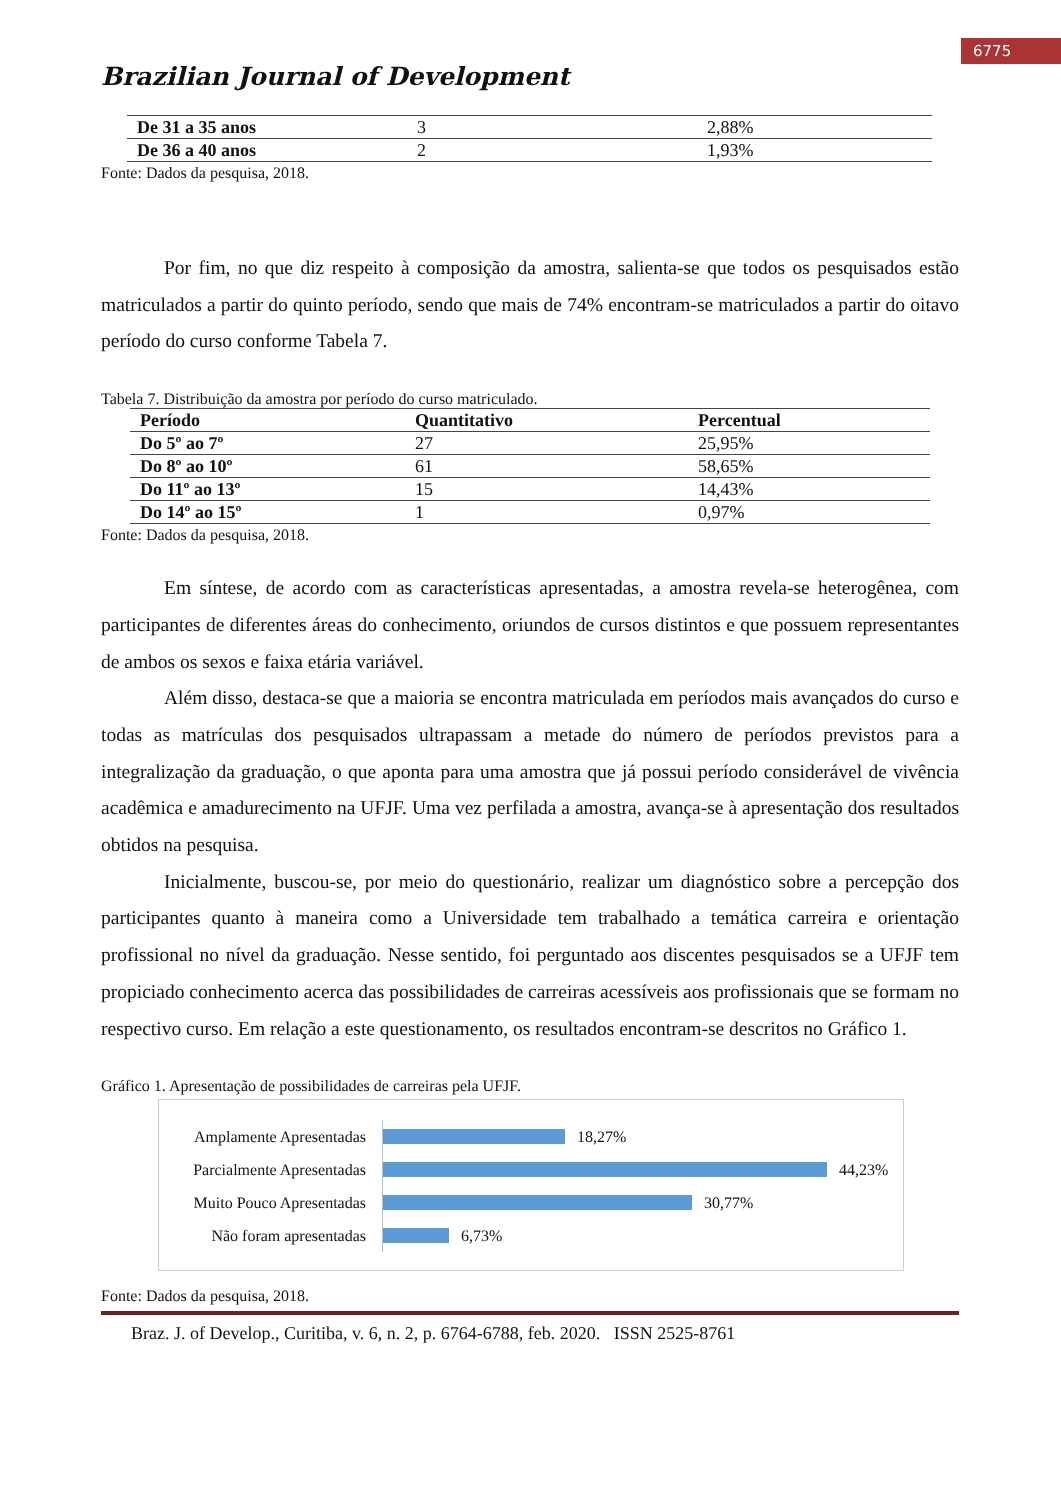6775
Brazilian Journal of Development
| De 31 a 35 anos | 3 | 2,88% |
| De 36 a 40 anos | 2 | 1,93% |
Fonte: Dados da pesquisa, 2018.
Por fim, no que diz respeito à composição da amostra, salienta-se que todos os pesquisados estão matriculados a partir do quinto período, sendo que mais de 74% encontram-se matriculados a partir do oitavo período do curso conforme Tabela 7.
Tabela 7. Distribuição da amostra por período do curso matriculado.
| Período | Quantitativo | Percentual |
| --- | --- | --- |
| Do 5º ao 7º | 27 | 25,95% |
| Do 8º ao 10º | 61 | 58,65% |
| Do 11º ao 13º | 15 | 14,43% |
| Do 14º ao 15º | 1 | 0,97% |
Fonte: Dados da pesquisa, 2018.
Em síntese, de acordo com as características apresentadas, a amostra revela-se heterogênea, com participantes de diferentes áreas do conhecimento, oriundos de cursos distintos e que possuem representantes de ambos os sexos e faixa etária variável.
Além disso, destaca-se que a maioria se encontra matriculada em períodos mais avançados do curso e todas as matrículas dos pesquisados ultrapassam a metade do número de períodos previstos para a integralização da graduação, o que aponta para uma amostra que já possui período considerável de vivência acadêmica e amadurecimento na UFJF. Uma vez perfilada a amostra, avança-se à apresentação dos resultados obtidos na pesquisa.
Inicialmente, buscou-se, por meio do questionário, realizar um diagnóstico sobre a percepção dos participantes quanto à maneira como a Universidade tem trabalhado a temática carreira e orientação profissional no nível da graduação. Nesse sentido, foi perguntado aos discentes pesquisados se a UFJF tem propiciado conhecimento acerca das possibilidades de carreiras acessíveis aos profissionais que se formam no respectivo curso. Em relação a este questionamento, os resultados encontram-se descritos no Gráfico 1.
Gráfico 1. Apresentação de possibilidades de carreiras pela UFJF.
Amplamente Apresentadas
18,27%
Parcialmente Apresentadas
44,23%
Muito Pouco Apresentadas
30,77%
Não foram apresentadas
6,73%
Fonte: Dados da pesquisa, 2018.
Braz. J. of Develop., Curitiba, v. 6, n. 2, p. 6764-6788, feb. 2020. ISSN 2525-8761